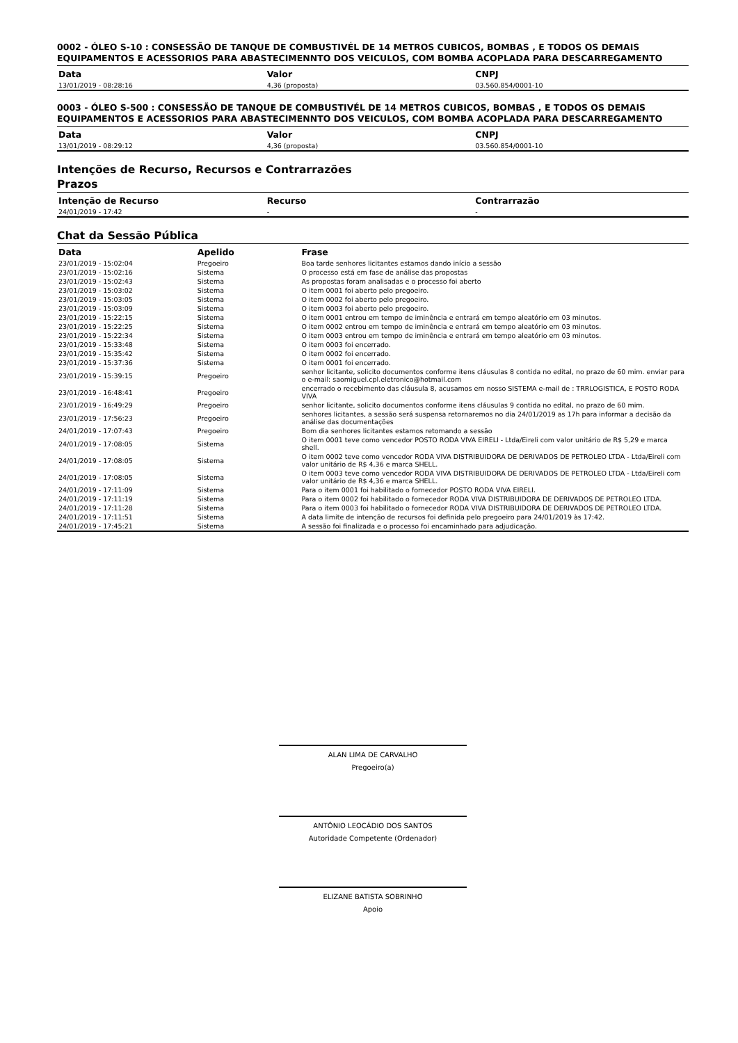0002 - ÓLEO S-10 : CONSESSÃO DE TANQUE DE COMBUSTIVÉL DE 14 METROS CUBICOS, BOMBAS , E TODOS OS DEMAIS EQUIPAMENTOS E ACESSORIOS PARA ABASTECIMENNTO DOS VEICULOS, COM BOMBA ACOPLADA PARA DESCARREGAMENTO
| Data | Valor | CNPJ |
| --- | --- | --- |
| 13/01/2019 - 08:28:16 | 4,36 (proposta) | 03.560.854/0001-10 |
0003 - ÓLEO S-500 : CONSESSÃO DE TANQUE DE COMBUSTIVÉL DE 14 METROS CUBICOS, BOMBAS , E TODOS OS DEMAIS EQUIPAMENTOS E ACESSORIOS PARA ABASTECIMENNTO DOS VEICULOS, COM BOMBA ACOPLADA PARA DESCARREGAMENTO
| Data | Valor | CNPJ |
| --- | --- | --- |
| 13/01/2019 - 08:29:12 | 4,36 (proposta) | 03.560.854/0001-10 |
Intenções de Recurso, Recursos e Contrarrazões
Prazos
| Intenção de Recurso | Recurso | Contrarrazão |
| --- | --- | --- |
| 24/01/2019 - 17:42 | - | - |
Chat da Sessão Pública
| Data | Apelido | Frase |
| --- | --- | --- |
| 23/01/2019 - 15:02:04 | Pregoeiro | Boa tarde senhores licitantes estamos dando início a sessão |
| 23/01/2019 - 15:02:16 | Sistema | O processo está em fase de análise das propostas |
| 23/01/2019 - 15:02:43 | Sistema | As propostas foram analisadas e o processo foi aberto |
| 23/01/2019 - 15:03:02 | Sistema | O item 0001 foi aberto pelo pregoeiro. |
| 23/01/2019 - 15:03:05 | Sistema | O item 0002 foi aberto pelo pregoeiro. |
| 23/01/2019 - 15:03:09 | Sistema | O item 0003 foi aberto pelo pregoeiro. |
| 23/01/2019 - 15:22:15 | Sistema | O item 0001 entrou em tempo de iminência e entrará em tempo aleatório em 03 minutos. |
| 23/01/2019 - 15:22:25 | Sistema | O item 0002 entrou em tempo de iminência e entrará em tempo aleatório em 03 minutos. |
| 23/01/2019 - 15:22:34 | Sistema | O item 0003 entrou em tempo de iminência e entrará em tempo aleatório em 03 minutos. |
| 23/01/2019 - 15:33:48 | Sistema | O item 0003 foi encerrado. |
| 23/01/2019 - 15:35:42 | Sistema | O item 0002 foi encerrado. |
| 23/01/2019 - 15:37:36 | Sistema | O item 0001 foi encerrado. |
| 23/01/2019 - 15:39:15 | Pregoeiro | senhor licitante, solicito documentos conforme itens cláusulas 8 contida no edital, no prazo de 60 mim. enviar para o e-mail: saomiguel.cpl.eletronico@hotmail.com |
| 23/01/2019 - 16:48:41 | Pregoeiro | encerrado o recebimento das cláusula 8, acusamos em nosso SISTEMA e-mail de : TRRLOGISTICA, E POSTO RODA VIVA |
| 23/01/2019 - 16:49:29 | Pregoeiro | senhor licitante, solicito documentos conforme itens cláusulas 9 contida no edital, no prazo de 60 mim. |
| 23/01/2019 - 17:56:23 | Pregoeiro | senhores licitantes, a sessão será suspensa retornaremos no dia 24/01/2019 as 17h para informar a decisão da análise das documentações |
| 24/01/2019 - 17:07:43 | Pregoeiro | Bom dia senhores licitantes estamos retomando a sessão |
| 24/01/2019 - 17:08:05 | Sistema | O item 0001 teve como vencedor POSTO RODA VIVA EIRELI - Ltda/Eireli com valor unitário de R$ 5,29 e marca shell. |
| 24/01/2019 - 17:08:05 | Sistema | O item 0002 teve como vencedor RODA VIVA DISTRIBUIDORA DE DERIVADOS DE PETROLEO LTDA - Ltda/Eireli com valor unitário de R$ 4,36 e marca SHELL. |
| 24/01/2019 - 17:08:05 | Sistema | O item 0003 teve como vencedor RODA VIVA DISTRIBUIDORA DE DERIVADOS DE PETROLEO LTDA - Ltda/Eireli com valor unitário de R$ 4,36 e marca SHELL. |
| 24/01/2019 - 17:11:09 | Sistema | Para o item 0001 foi habilitado o fornecedor POSTO RODA VIVA EIRELI. |
| 24/01/2019 - 17:11:19 | Sistema | Para o item 0002 foi habilitado o fornecedor RODA VIVA DISTRIBUIDORA DE DERIVADOS DE PETROLEO LTDA. |
| 24/01/2019 - 17:11:28 | Sistema | Para o item 0003 foi habilitado o fornecedor RODA VIVA DISTRIBUIDORA DE DERIVADOS DE PETROLEO LTDA. |
| 24/01/2019 - 17:11:51 | Sistema | A data limite de intenção de recursos foi definida pelo pregoeiro para 24/01/2019 às 17:42. |
| 24/01/2019 - 17:45:21 | Sistema | A sessão foi finalizada e o processo foi encaminhado para adjudicação. |
ALAN LIMA DE CARVALHO
Pregoeiro(a)
ANTÔNIO LEOCÁDIO DOS SANTOS
Autoridade Competente (Ordenador)
ELIZANE BATISTA SOBRINHO
Apoio